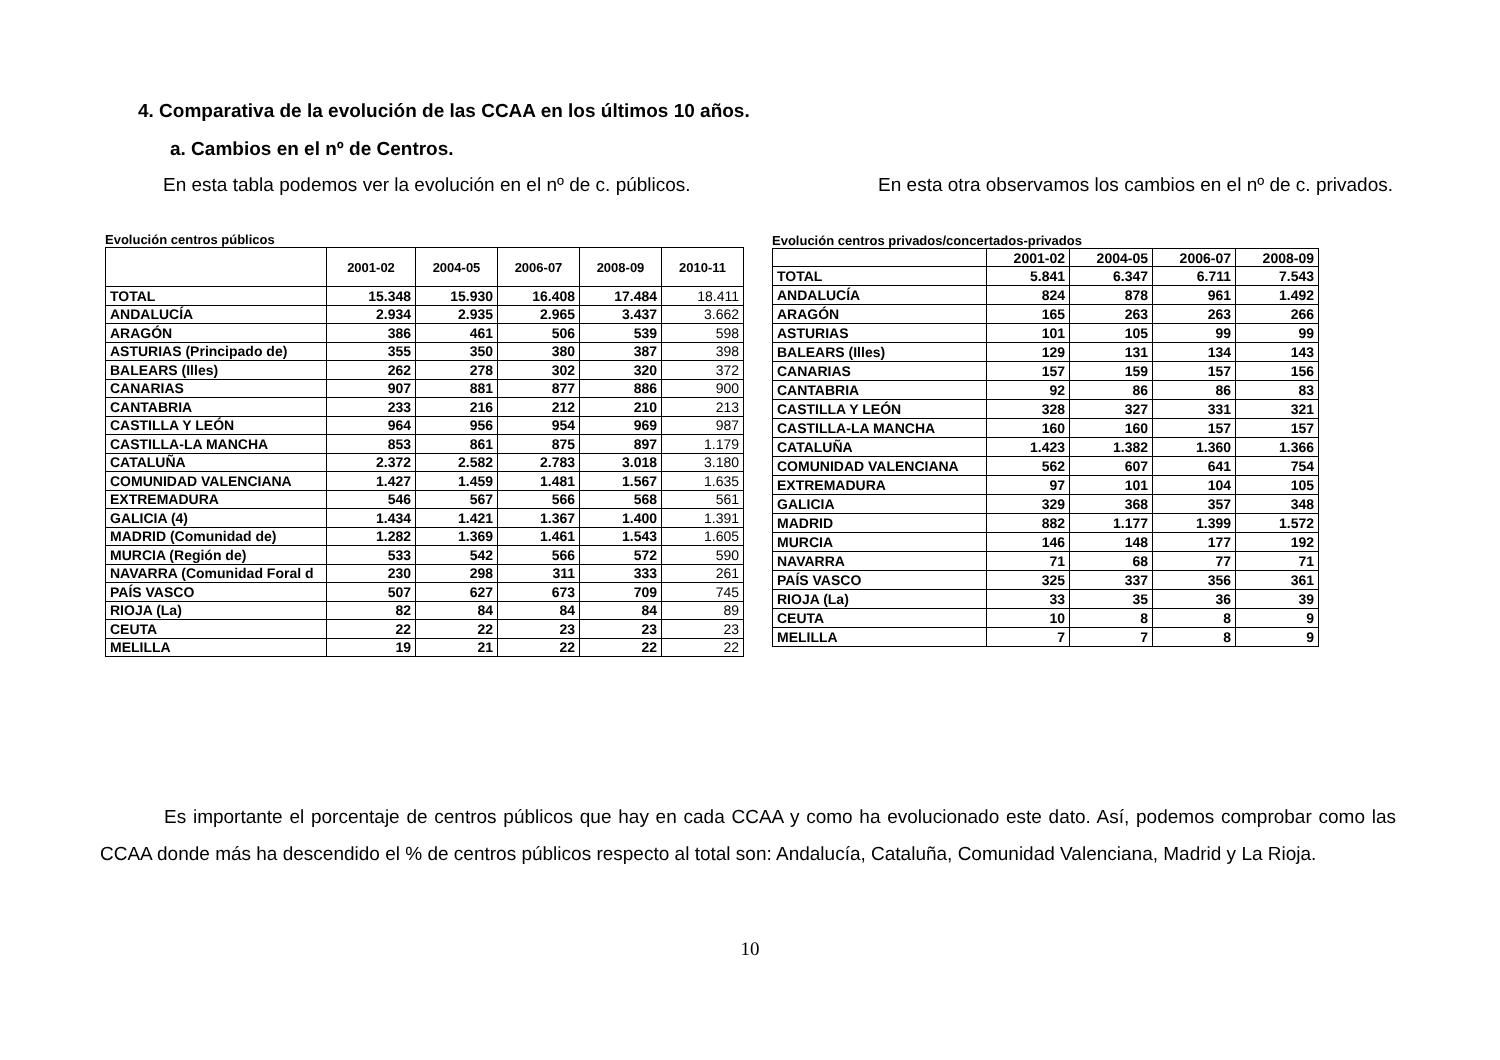4. Comparativa de la evolución de las CCAA en los últimos 10 años.
a. Cambios en el nº de Centros.
En esta tabla podemos ver la evolución en el nº de c. públicos. En esta otra observamos los cambios en el nº de c. privados.
Evolución centros públicos
| | 2001-02 | 2004-05 | 2006-07 | 2008-09 | 2010-11 |
| --- | --- | --- | --- | --- | --- |
| TOTAL | 15.348 | 15.930 | 16.408 | 17.484 | 18.411 |
| ANDALUCÍA | 2.934 | 2.935 | 2.965 | 3.437 | 3.662 |
| ARAGÓN | 386 | 461 | 506 | 539 | 598 |
| ASTURIAS (Principado de) | 355 | 350 | 380 | 387 | 398 |
| BALEARS (Illes) | 262 | 278 | 302 | 320 | 372 |
| CANARIAS | 907 | 881 | 877 | 886 | 900 |
| CANTABRIA | 233 | 216 | 212 | 210 | 213 |
| CASTILLA Y LEÓN | 964 | 956 | 954 | 969 | 987 |
| CASTILLA-LA MANCHA | 853 | 861 | 875 | 897 | 1.179 |
| CATALUÑA | 2.372 | 2.582 | 2.783 | 3.018 | 3.180 |
| COMUNIDAD VALENCIANA | 1.427 | 1.459 | 1.481 | 1.567 | 1.635 |
| EXTREMADURA | 546 | 567 | 566 | 568 | 561 |
| GALICIA (4) | 1.434 | 1.421 | 1.367 | 1.400 | 1.391 |
| MADRID (Comunidad de) | 1.282 | 1.369 | 1.461 | 1.543 | 1.605 |
| MURCIA (Región de) | 533 | 542 | 566 | 572 | 590 |
| NAVARRA (Comunidad Foral d | 230 | 298 | 311 | 333 | 261 |
| PAÍS VASCO | 507 | 627 | 673 | 709 | 745 |
| RIOJA (La) | 82 | 84 | 84 | 84 | 89 |
| CEUTA | 22 | 22 | 23 | 23 | 23 |
| MELILLA | 19 | 21 | 22 | 22 | 22 |
Evolución centros privados/concertados-privados
| | 2001-02 | 2004-05 | 2006-07 | 2008-09 |
| --- | --- | --- | --- | --- |
| TOTAL | 5.841 | 6.347 | 6.711 | 7.543 |
| ANDALUCÍA | 824 | 878 | 961 | 1.492 |
| ARAGÓN | 165 | 263 | 263 | 266 |
| ASTURIAS | 101 | 105 | 99 | 99 |
| BALEARS (Illes) | 129 | 131 | 134 | 143 |
| CANARIAS | 157 | 159 | 157 | 156 |
| CANTABRIA | 92 | 86 | 86 | 83 |
| CASTILLA Y LEÓN | 328 | 327 | 331 | 321 |
| CASTILLA-LA MANCHA | 160 | 160 | 157 | 157 |
| CATALUÑA | 1.423 | 1.382 | 1.360 | 1.366 |
| COMUNIDAD VALENCIANA | 562 | 607 | 641 | 754 |
| EXTREMADURA | 97 | 101 | 104 | 105 |
| GALICIA | 329 | 368 | 357 | 348 |
| MADRID | 882 | 1.177 | 1.399 | 1.572 |
| MURCIA | 146 | 148 | 177 | 192 |
| NAVARRA | 71 | 68 | 77 | 71 |
| PAÍS VASCO | 325 | 337 | 356 | 361 |
| RIOJA (La) | 33 | 35 | 36 | 39 |
| CEUTA | 10 | 8 | 8 | 9 |
| MELILLA | 7 | 7 | 8 | 9 |
Es importante el porcentaje de centros públicos que hay en cada CCAA y como ha evolucionado este dato. Así, podemos comprobar como las CCAA donde más ha descendido el % de centros públicos respecto al total son: Andalucía, Cataluña, Comunidad Valenciana, Madrid y La Rioja.
10